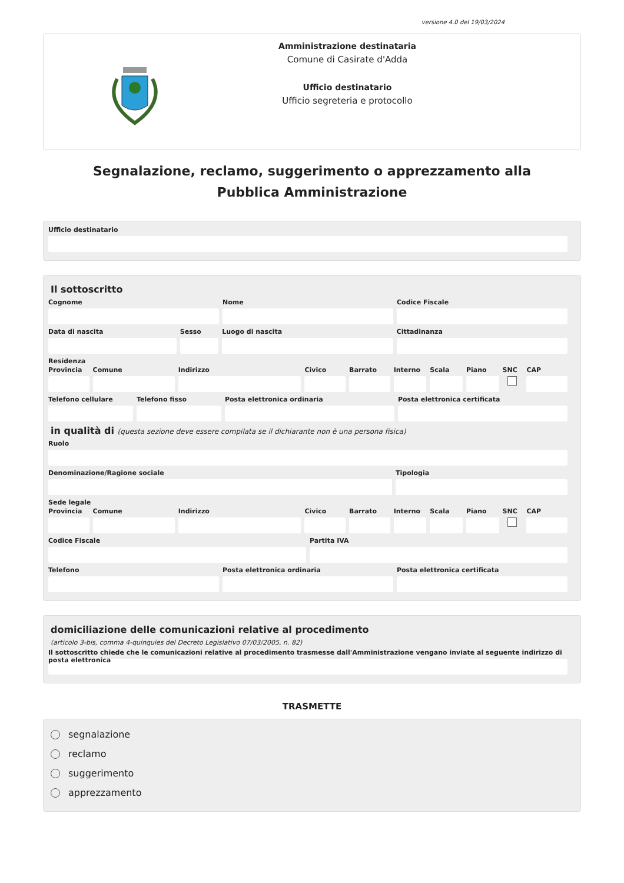versione 4.0 del 19/03/2024
Amministrazione destinataria
Comune di Casirate d'Adda
Ufficio destinatario
Ufficio segreteria e protocollo
Segnalazione, reclamo, suggerimento o apprezzamento alla Pubblica Amministrazione
Ufficio destinatario
Il sottoscritto
Cognome Nome Codice Fiscale
Data di nascita Sesso Luogo di nascita Cittadinanza
Residenza
Provincia Comune Indirizzo Civico Barrato Interno Scala Piano SNC CAP
Telefono cellulare Telefono fisso Posta elettronica ordinaria Posta elettronica certificata
in qualità di (questa sezione deve essere compilata se il dichiarante non è una persona fisica)
Ruolo
Denominazione/Ragione sociale Tipologia
Sede legale
Provincia Comune Indirizzo Civico Barrato Interno Scala Piano SNC CAP
Codice Fiscale Partita IVA
Telefono Posta elettronica ordinaria Posta elettronica certificata
domiciliazione delle comunicazioni relative al procedimento
(articolo 3-bis, comma 4-quinquies del Decreto Legislativo 07/03/2005, n. 82)
Il sottoscritto chiede che le comunicazioni relative al procedimento trasmesse dall'Amministrazione vengano inviate al seguente indirizzo di posta elettronica
TRASMETTE
segnalazione
reclamo
suggerimento
apprezzamento